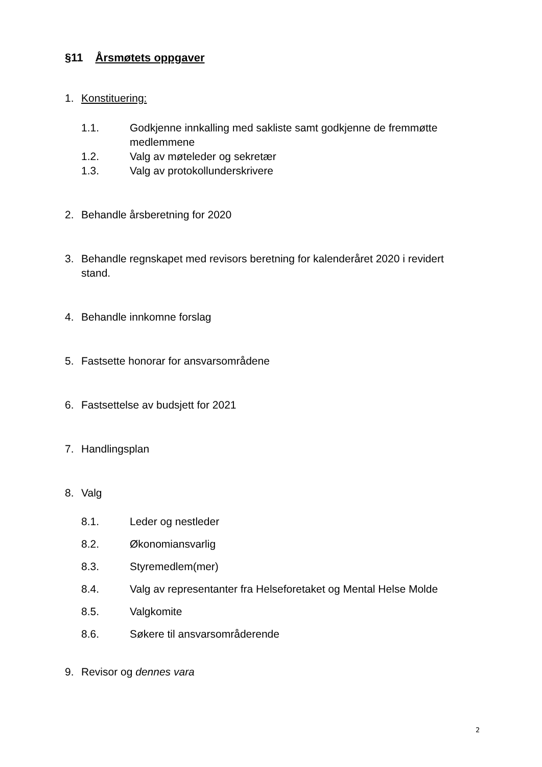§11 Årsmøtets oppgaver
1. Konstituering:
1.1. Godkjenne innkalling med sakliste samt godkjenne de fremmøtte medlemmene
1.2. Valg av møteleder og sekretær
1.3. Valg av protokollunderskrivere
2. Behandle årsberetning for 2020
3. Behandle regnskapet med revisors beretning for kalenderåret 2020 i revidert stand.
4. Behandle innkomne forslag
5. Fastsette honorar for ansvarsområdene
6. Fastsettelse av budsjett for 2021
7. Handlingsplan
8. Valg
8.1. Leder og nestleder
8.2. Økonomiansvarlig
8.3. Styremedlem(mer)
8.4. Valg av representanter fra Helseforetaket og Mental Helse Molde
8.5. Valgkomite
8.6. Søkere til ansvarsområderende
9. Revisor og dennes vara
2